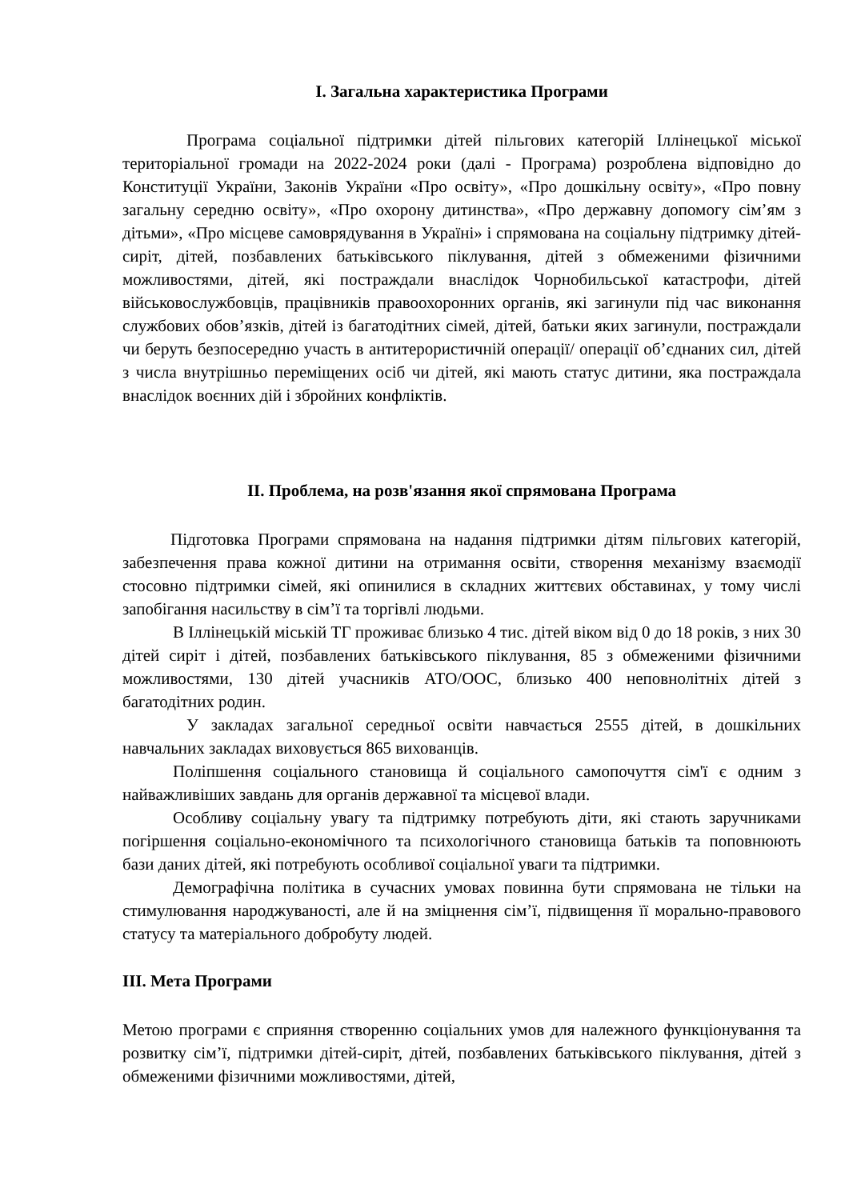I. Загальна характеристика Програми
Програма соціальної підтримки дітей пільгових категорій Іллінецької міської територіальної громади на 2022-2024 роки (далі - Програма) розроблена відповідно до Конституції України, Законів України «Про освіту», «Про дошкільну освіту», «Про повну загальну середню освіту», «Про охорону дитинства», «Про державну допомогу сім’ям з дітьми», «Про місцеве самоврядування в Україні» і спрямована на соціальну підтримку дітей-сиріт, дітей, позбавлених батьківського піклування, дітей з обмеженими фізичними можливостями, дітей, які постраждали внаслідок Чорнобильської катастрофи, дітей військовослужбовців, працівників правоохоронних органів, які загинули під час виконання службових обов’язків, дітей із багатодітних сімей, дітей, батьки яких загинули, постраждали чи беруть безпосередню участь в антитерористичній операції/ операції об’єднаних сил, дітей з числа внутрішньо переміщених осіб чи дітей, які мають статус дитини, яка постраждала внаслідок воєнних дій і збройних конфліктів.
II. Проблема, на розв'язання якої спрямована Програма
Підготовка Програми спрямована на надання підтримки дітям пільгових категорій, забезпечення права кожної дитини на отримання освіти, створення механізму взаємодії стосовно підтримки сімей, які опинилися в складних життєвих обставинах, у тому числі запобігання насильству в сім’ї та торгівлі людьми.
В Іллінецькій міській ТГ проживає близько 4 тис. дітей віком від 0 до 18 років, з них 30 дітей сиріт і дітей, позбавлених батьківського піклування, 85 з обмеженими фізичними можливостями, 130 дітей учасників АТО/ООС, близько 400 неповнолітніх дітей з багатодітних родин.
У закладах загальної середньої освіти навчається 2555 дітей, в дошкільних навчальних закладах виховується 865 вихованців.
Поліпшення соціального становища й соціального самопочуття сім'ї є одним з найважливіших завдань для органів державної та місцевої влади.
Особливу соціальну увагу та підтримку потребують діти, які стають заручниками погіршення соціально-економічного та психологічного становища батьків та поповнюють бази даних дітей, які потребують особливої соціальної уваги та підтримки.
Демографічна політика в сучасних умовах повинна бути спрямована не тільки на стимулювання народжуваності, але й на зміцнення сім’ї, підвищення її морально-правового статусу та матеріального добробуту людей.
ІІІ. Мета Програми
Метою програми є сприяння створенню соціальних умов для належного функціонування та розвитку сім’ї, підтримки дітей-сиріт, дітей, позбавлених батьківського піклування, дітей з обмеженими фізичними можливостями, дітей,